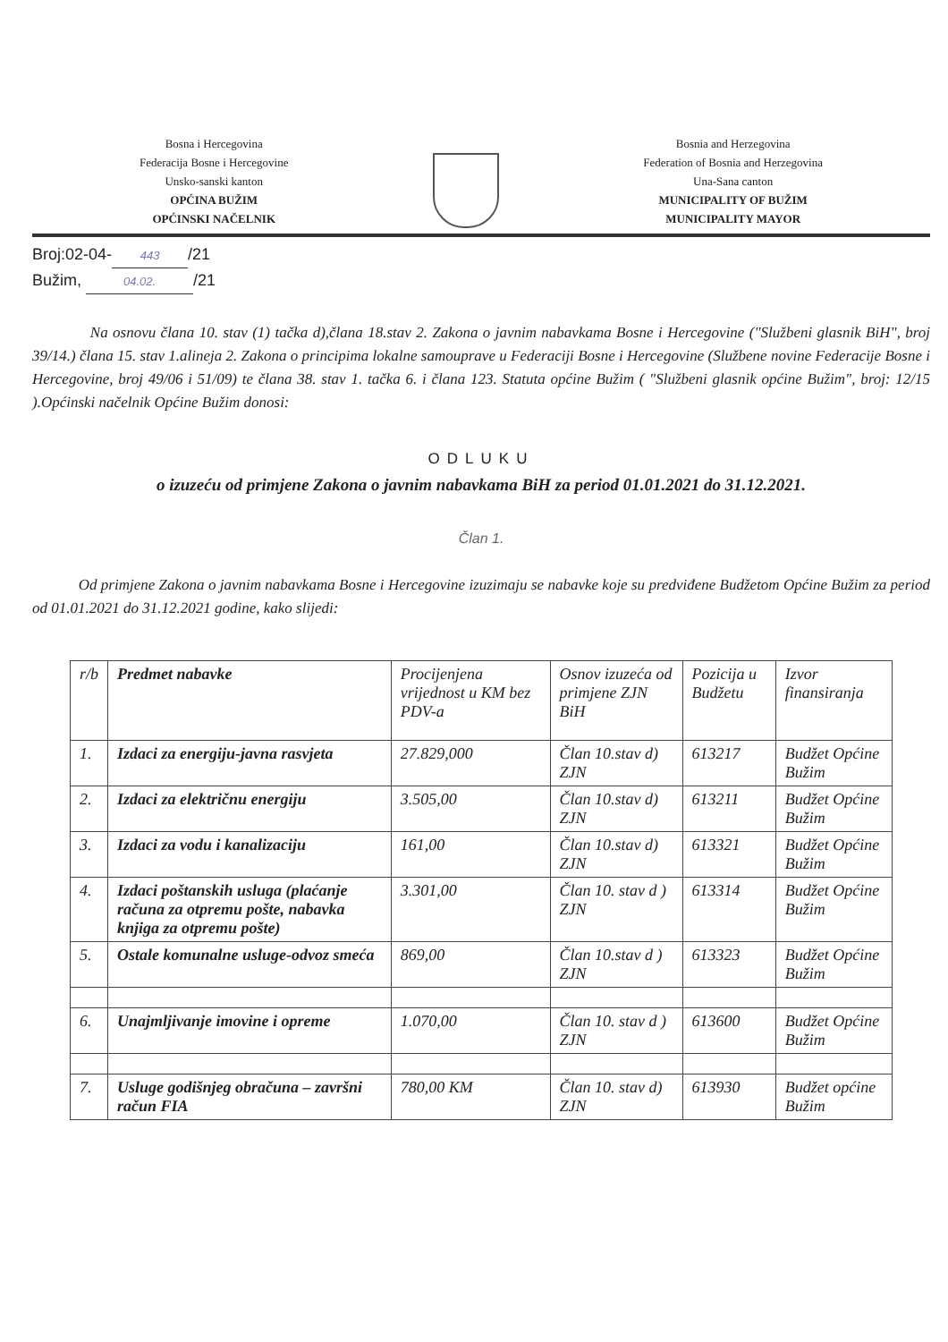Bosna i Hercegovina
Federacija Bosne i Hercegovine
Unsko-sanski kanton
OPĆINA BUŽIM
OPĆINSKI NAČELNIK
Bosnia and Herzegovina
Federation of Bosnia and Herzegovina
Una-Sana canton
MUNICIPALITY OF BUŽIM
MUNICIPALITY MAYOR
Broj:02-04- 443 /21
Bužim, 04.02. /21
Na osnovu člana 10. stav (1) tačka d),člana 18.stav 2. Zakona o javnim nabavkama Bosne i Hercegovine ("Službeni glasnik BiH", broj 39/14.) člana 15. stav 1.alineja 2. Zakona o principima lokalne samouprave u Federaciji Bosne i Hercegovine (Službene novine Federacije Bosne i Hercegovine, broj 49/06 i 51/09) te člana 38. stav 1. tačka 6. i člana 123. Statuta općine Bužim ( "Službeni glasnik općine Bužim", broj: 12/15 ).Općinski načelnik Općine Bužim donosi:
ODLUKU
o izuzeću od primjene Zakona o javnim nabavkama BiH za period 01.01.2021 do 31.12.2021.
Član 1.
Od primjene Zakona o javnim nabavkama Bosne i Hercegovine izuzimaju se nabavke koje su predviđene Budžetom Općine Bužim za period od 01.01.2021 do 31.12.2021 godine, kako slijedi:
| r/b | Predmet nabavke | Procijenjena vrijednost u KM bez PDV-a | Osnov izuzeća od primjene ZJN BiH | Pozicija u Budžetu | Izvor finansiranja |
| --- | --- | --- | --- | --- | --- |
| 1. | Izdaci za energiju-javna rasvjeta | 27.829,000 | Član 10.stav d) ZJN | 613217 | Budžet Općine Bužim |
| 2. | Izdaci za električnu energiju | 3.505,00 | Član 10.stav d) ZJN | 613211 | Budžet Općine Bužim |
| 3. | Izdaci za vodu i kanalizaciju | 161,00 | Član 10.stav d) ZJN | 613321 | Budžet Općine Bužim |
| 4. | Izdaci poštanskih usluga (plaćanje računa za otpremu pošte, nabavka knjiga za otpremu pošte) | 3.301,00 | Član 10. stav d ) ZJN | 613314 | Budžet Općine Bužim |
| 5. | Ostale komunalne usluge-odvoz smeća | 869,00 | Član 10.stav d ) ZJN | 613323 | Budžet Općine Bužim |
| 6. | Unajmljivanje imovine i opreme | 1.070,00 | Član 10. stav d ) ZJN | 613600 | Budžet Općine Bužim |
| 7. | Usluge godišnjeg obračuna – završni račun FIA | 780,00 KM | Član 10. stav d) ZJN | 613930 | Budžet općine Bužim |